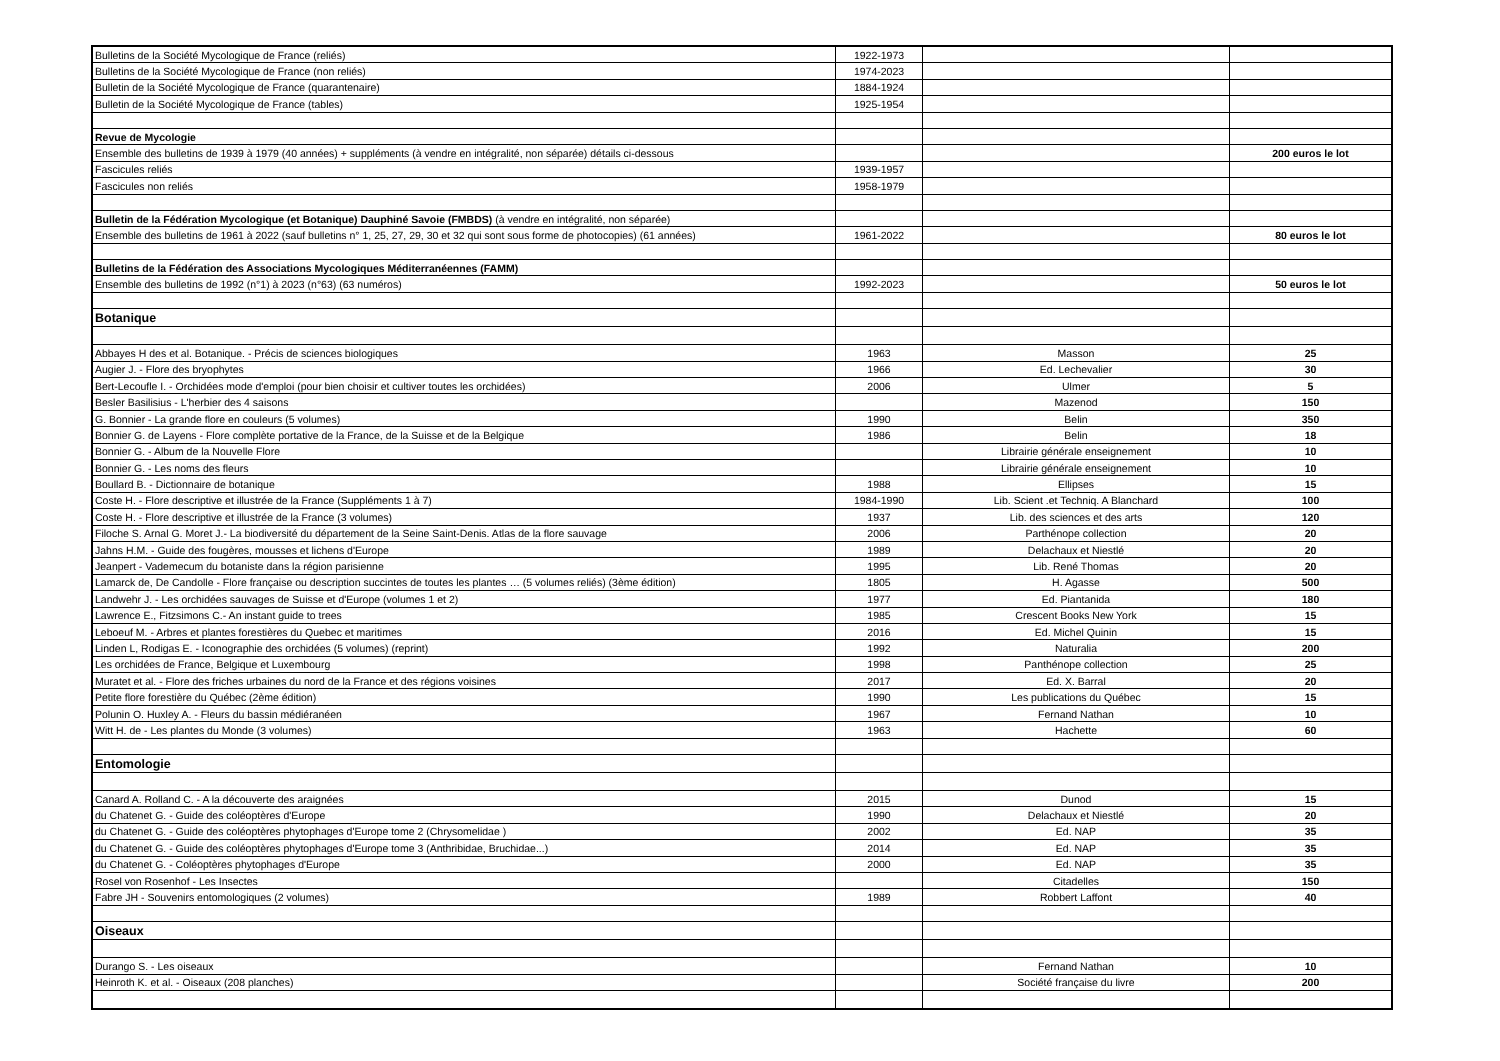| Bulletins de la Société Mycologique de France (reliés) | 1922-1973 | | |
| Bulletins de la Société Mycologique de France (non reliés) | 1974-2023 | | |
| Bulletin de la Société Mycologique de France (quarantenaire) | 1884-1924 | | |
| Bulletin de la Société Mycologique de France (tables) | 1925-1954 | | |
| Revue de Mycologie | | | |
| Ensemble des bulletins de 1939 à 1979 (40 années) + suppléments (à vendre en intégralité, non séparée) détails ci-dessous | | | 200 euros le lot |
| Fascicules reliés | 1939-1957 | | |
| Fascicules non reliés | 1958-1979 | | |
| Bulletin de la Fédération Mycologique (et Botanique) Dauphiné Savoie (FMBDS) (à vendre en intégralité, non séparée) | | | |
| Ensemble des bulletins de 1961 à 2022 (sauf bulletins n° 1, 25, 27, 29, 30 et 32 qui sont sous forme de photocopies) (61 années) | 1961-2022 | | 80 euros le lot |
| Bulletins de la Fédération des Associations Mycologiques Méditerranéennes (FAMM) | | | |
| Ensemble des bulletins de 1992 (n°1) à 2023 (n°63) (63 numéros) | 1992-2023 | | 50 euros le lot |
| Botanique | | | |
| Abbayes H des et al. Botanique. - Précis de sciences biologiques | 1963 | Masson | 25 |
| Augier J. - Flore des bryophytes | 1966 | Ed. Lechevalier | 30 |
| Bert-Lecoufle I. - Orchidées mode d'emploi (pour bien choisir et cultiver toutes les orchidées) | 2006 | Ulmer | 5 |
| Besler Basilisius - L'herbier des 4 saisons | | Mazenod | 150 |
| G. Bonnier - La grande flore en couleurs (5 volumes) | 1990 | Belin | 350 |
| Bonnier G. de Layens - Flore complète portative de la France, de la Suisse et de la Belgique | 1986 | Belin | 18 |
| Bonnier G. - Album de la Nouvelle Flore | | Librairie générale enseignement | 10 |
| Bonnier G. - Les noms des fleurs | | Librairie générale enseignement | 10 |
| Boullard B. - Dictionnaire de botanique | 1988 | Ellipses | 15 |
| Coste H. - Flore descriptive et illustrée de la France (Suppléments 1 à 7) | 1984-1990 | Lib. Scient .et Techniq. A Blanchard | 100 |
| Coste H. - Flore descriptive et illustrée de la France (3 volumes) | 1937 | Lib. des sciences et des arts | 120 |
| Filoche S. Arnal G. Moret J.- La biodiversité du département de la Seine Saint-Denis. Atlas de la flore sauvage | 2006 | Parthénope collection | 20 |
| Jahns H.M. - Guide des fougères, mousses et lichens d'Europe | 1989 | Delachaux et Niestlé | 20 |
| Jeanpert - Vademecum du botaniste dans la région parisienne | 1995 | Lib. René Thomas | 20 |
| Lamarck de, De Candolle - Flore française ou description succintes de toutes les plantes … (5 volumes reliés) (3ème édition) | 1805 | H. Agasse | 500 |
| Landwehr J. - Les orchidées sauvages de Suisse et d'Europe (volumes 1 et 2) | 1977 | Ed. Piantanida | 180 |
| Lawrence E., Fitzsimons C.- An instant guide to trees | 1985 | Crescent Books New York | 15 |
| Leboeuf M. - Arbres et plantes forestières du Quebec et maritimes | 2016 | Ed. Michel Quinin | 15 |
| Linden L, Rodigas E. - Iconographie des orchidées (5 volumes) (reprint) | 1992 | Naturalia | 200 |
| Les orchidées de France, Belgique et Luxembourg | 1998 | Panthénope collection | 25 |
| Muratet et al. - Flore des friches urbaines du nord de la France et des régions voisines | 2017 | Ed. X. Barral | 20 |
| Petite flore forestière du Québec (2ème édition) | 1990 | Les publications du Québec | 15 |
| Polunin O. Huxley A. - Fleurs du bassin médiéranéen | 1967 | Fernand Nathan | 10 |
| Witt H. de - Les plantes du Monde (3 volumes) | 1963 | Hachette | 60 |
| Entomologie | | | |
| Canard A. Rolland C. - A la découverte des araignées | 2015 | Dunod | 15 |
| du Chatenet G. - Guide des coléoptères d'Europe | 1990 | Delachaux et Niestlé | 20 |
| du Chatenet G. - Guide des coléoptères phytophages d'Europe tome 2 (Chrysomelidae ) | 2002 | Ed. NAP | 35 |
| du Chatenet G. - Guide des coléoptères phytophages d'Europe tome 3 (Anthribidae, Bruchidae...) | 2014 | Ed. NAP | 35 |
| du Chatenet G. - Coléoptères phytophages d'Europe | 2000 | Ed. NAP | 35 |
| Rosel von Rosenhof - Les Insectes | | Citadelles | 150 |
| Fabre JH - Souvenirs entomologiques (2 volumes) | 1989 | Robbert Laffont | 40 |
| Oiseaux | | | |
| Durango S. - Les oiseaux | | Fernand Nathan | 10 |
| Heinroth K. et al. - Oiseaux (208 planches) | | Société française du livre | 200 |